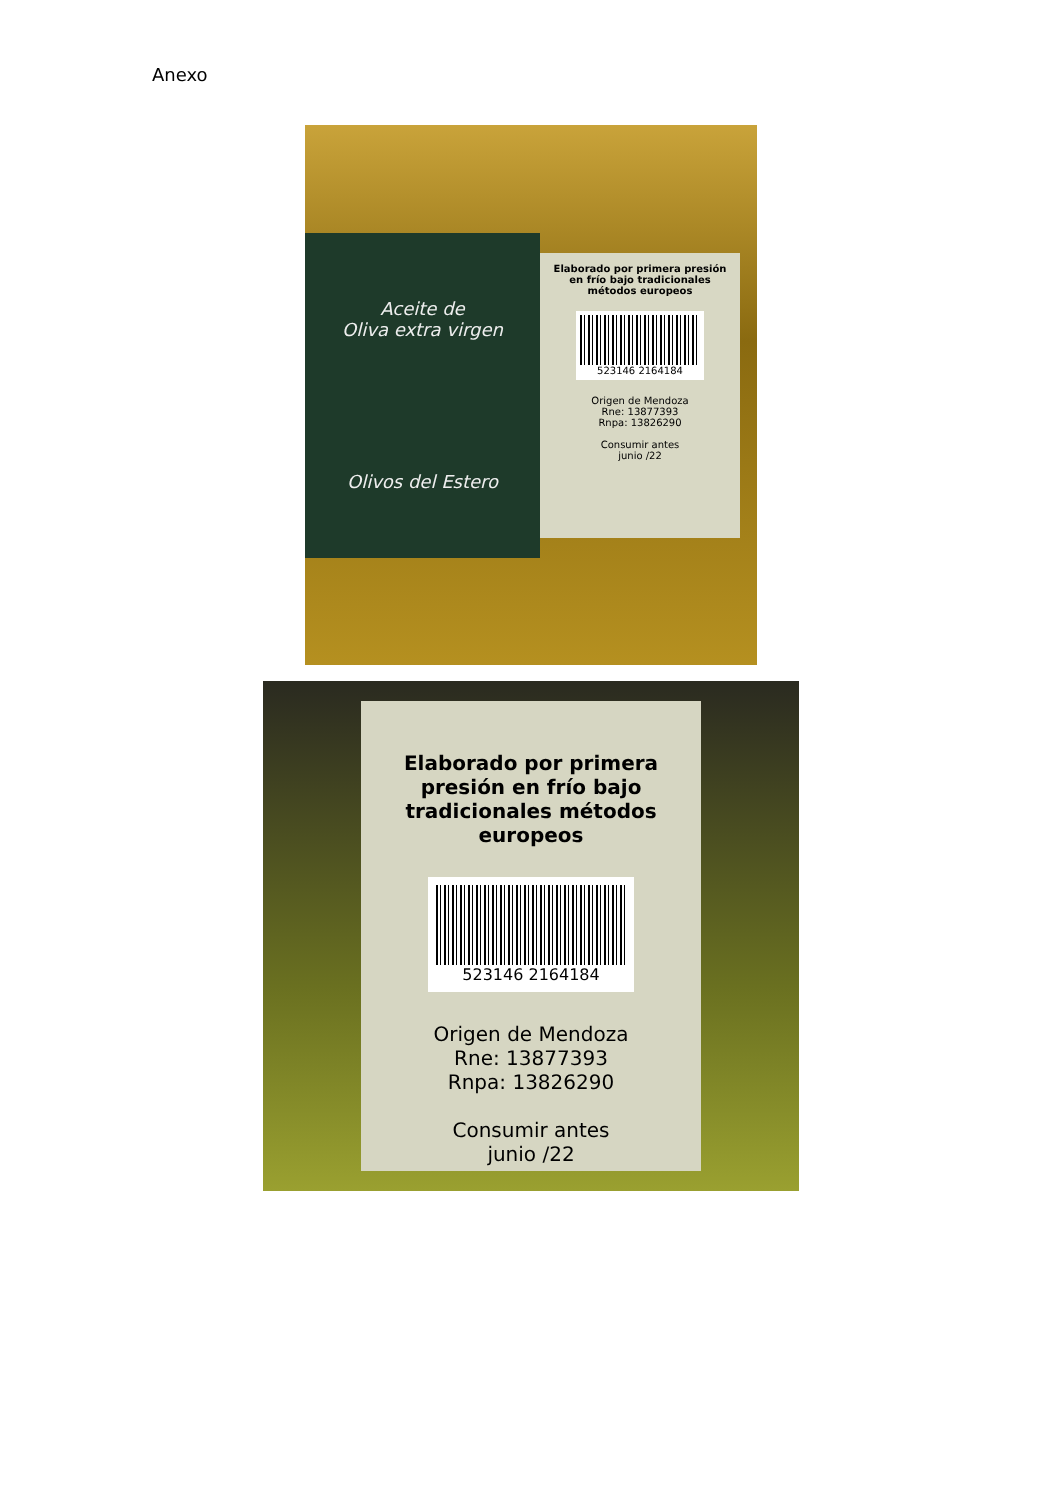Anexo
Aceite de
Oliva extra virgen
Olivos del Estero
Elaborado por primera presión en frío bajo tradicionales métodos europeos
523146 2164184
Origen de Mendoza
Rne: 13877393
Rnpa: 13826290
Consumir antes
junio /22
Elaborado por primera presión en frío bajo tradicionales métodos europeos
523146 2164184
Origen de Mendoza
Rne: 13877393
Rnpa: 13826290
Consumir antes
junio /22